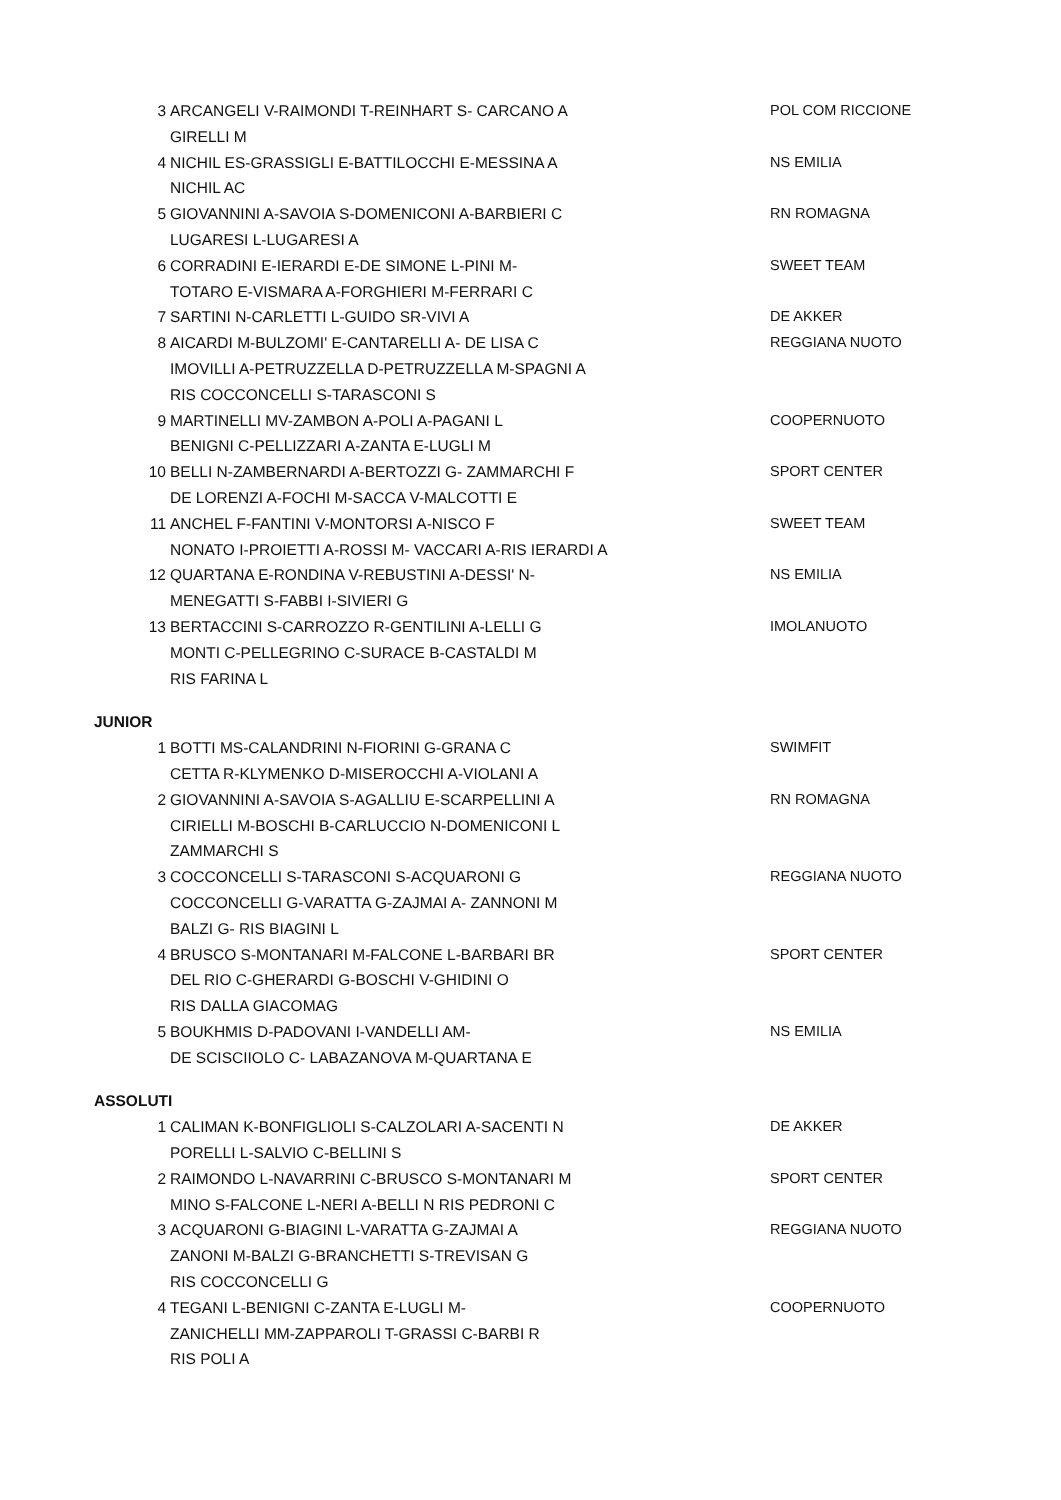| 3 | ARCANGELI V-RAIMONDI T-REINHART S- CARCANO A GIRELLI M | POL COM RICCIONE |
| 4 | NICHIL ES-GRASSIGLI E-BATTILOCCHI E-MESSINA A NICHIL AC | NS EMILIA |
| 5 | GIOVANNINI A-SAVOIA S-DOMENICONI A-BARBIERI C LUGARESI L-LUGARESI A | RN ROMAGNA |
| 6 | CORRADINI E-IERARDI E-DE SIMONE L-PINI M- TOTARO E-VISMARA A-FORGHIERI M-FERRARI C | SWEET TEAM |
| 7 | SARTINI N-CARLETTI L-GUIDO SR-VIVI A | DE AKKER |
| 8 | AICARDI M-BULZOMI' E-CANTARELLI A- DE LISA C IMOVILLI A-PETRUZZELLA D-PETRUZZELLA M-SPAGNI A RIS COCCONCELLI S-TARASCONI S | REGGIANA NUOTO |
| 9 | MARTINELLI MV-ZAMBON A-POLI A-PAGANI L BENIGNI C-PELLIZZARI A-ZANTA E-LUGLI M | COOPERNUOTO |
| 10 | BELLI N-ZAMBERNARDI A-BERTOZZI G- ZAMMARCHI F DE LORENZI A-FOCHI M-SACCA V-MALCOTTI E | SPORT CENTER |
| 11 | ANCHEL F-FANTINI V-MONTORSI A-NISCO F NONATO I-PROIETTI A-ROSSI M- VACCARI A-RIS IERARDI A | SWEET TEAM |
| 12 | QUARTANA E-RONDINA V-REBUSTINI A-DESSI' N- MENEGATTI S-FABBI I-SIVIERI G | NS EMILIA |
| 13 | BERTACCINI S-CARROZZO R-GENTILINI A-LELLI G MONTI C-PELLEGRINO C-SURACE B-CASTALDI M RIS FARINA L | IMOLANUOTO |
JUNIOR
| 1 | BOTTI MS-CALANDRINI N-FIORINI G-GRANA C CETTA R-KLYMENKO D-MISEROCCHI A-VIOLANI A | SWIMFIT |
| 2 | GIOVANNINI A-SAVOIA S-AGALLIU E-SCARPELLINI A CIRIELLI M-BOSCHI B-CARLUCCIO N-DOMENICONI L ZAMMARCHI S | RN ROMAGNA |
| 3 | COCCONCELLI S-TARASCONI S-ACQUARONI G COCCONCELLI G-VARATTA G-ZAJMAI A- ZANNONI M BALZI G- RIS BIAGINI L | REGGIANA NUOTO |
| 4 | BRUSCO S-MONTANARI M-FALCONE L-BARBARI BR DEL RIO C-GHERARDI G-BOSCHI V-GHIDINI O RIS DALLA GIACOMAG | SPORT CENTER |
| 5 | BOUKHMIS D-PADOVANI I-VANDELLI AM- DE SCISCIIOLO C- LABAZANOVA M-QUARTANA E | NS EMILIA |
ASSOLUTI
| 1 | CALIMAN K-BONFIGLIOLI S-CALZOLARI A-SACENTI N PORELLI L-SALVIO C-BELLINI S | DE AKKER |
| 2 | RAIMONDO L-NAVARRINI C-BRUSCO S-MONTANARI M MINO S-FALCONE L-NERI A-BELLI N RIS PEDRONI C | SPORT CENTER |
| 3 | ACQUARONI G-BIAGINI L-VARATTA G-ZAJMAI A ZANONI M-BALZI G-BRANCHETTI S-TREVISAN G RIS COCCONCELLI G | REGGIANA NUOTO |
| 4 | TEGANI L-BENIGNI C-ZANTA E-LUGLI M- ZANICHELLI MM-ZAPPAROLI T-GRASSI C-BARBI R RIS POLI A | COOPERNUOTO |